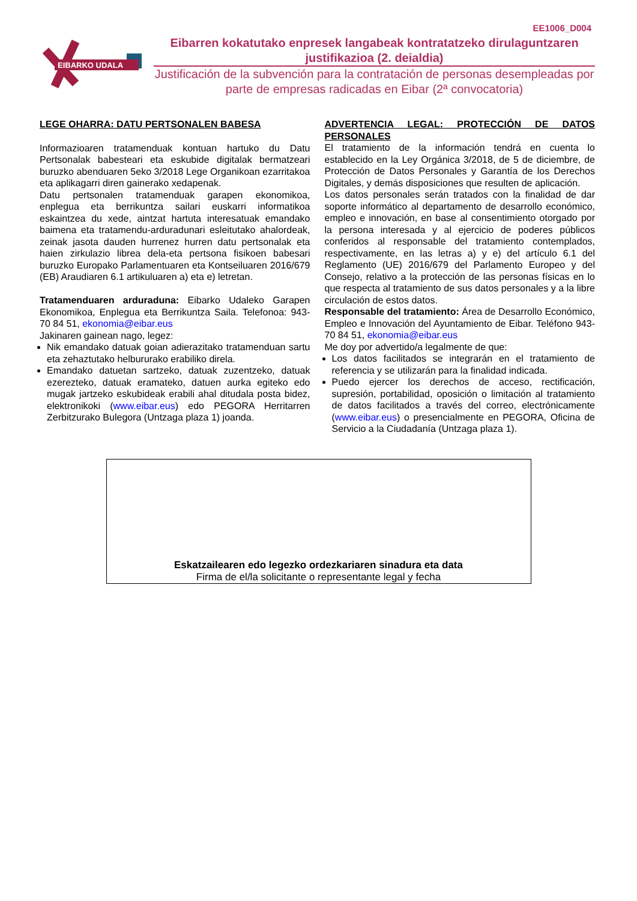EE1006_D004
EIBARKO UDALA
Eibarren kokatutako enpresek langabeak kontratatzeko dirulaguntzaren justifikazioa (2. deialdia)
Justificación de la subvención para la contratación de personas desempleadas por parte de empresas radicadas en Eibar (2ª convocatoria)
LEGE OHARRA: DATU PERTSONALEN BABESA
Informazioaren tratamenduak kontuan hartuko du Datu Pertsonalak babesteari eta eskubide digitalak bermatzeari buruzko abenduaren 5eko 3/2018 Lege Organikoan ezarritakoa eta aplikagarri diren gainerako xedapenak.
Datu pertsonalen tratamenduak garapen ekonomikoa, enplegua eta berrikuntza sailari euskarri informatikoa eskaintzea du xede, aintzat hartuta interesatuak emandako baimena eta tratamendu-arduradunari esleitutako ahalordeak, zeinak jasota dauden hurrenez hurren datu pertsonalak eta haien zirkulazio librea dela-eta pertsona fisikoen babesari buruzko Europako Parlamentuaren eta Kontseiluaren 2016/679 (EB) Araudiaren 6.1 artikuluaren a) eta e) letretan.
Tratamenduaren arduraduna: Eibarko Udaleko Garapen Ekonomikoa, Enplegua eta Berrikuntza Saila. Telefonoa: 943- 70 84 51, ekonomia@eibar.eus
Jakinaren gainean nago, legez:
Nik emandako datuak goian adierazitako tratamenduan sartu eta zehaztutako helbururako erabiliko direla.
Emandako datuetan sartzeko, datuak zuzentzeko, datuak ezerezteko, datuak eramateko, datuen aurka egiteko edo mugak jartzeko eskubideak erabili ahal ditudala posta bidez, elektronikoki (www.eibar.eus) edo PEGORA Herritarren Zerbitzurako Bulegora (Untzaga plaza 1) joanda.
ADVERTENCIA LEGAL: PROTECCIÓN DE DATOS PERSONALES
El tratamiento de la información tendrá en cuenta lo establecido en la Ley Orgánica 3/2018, de 5 de diciembre, de Protección de Datos Personales y Garantía de los Derechos Digitales, y demás disposiciones que resulten de aplicación.
Los datos personales serán tratados con la finalidad de dar soporte informático al departamento de desarrollo económico, empleo e innovación, en base al consentimiento otorgado por la persona interesada y al ejercicio de poderes públicos conferidos al responsable del tratamiento contemplados, respectivamente, en las letras a) y e) del artículo 6.1 del Reglamento (UE) 2016/679 del Parlamento Europeo y del Consejo, relativo a la protección de las personas físicas en lo que respecta al tratamiento de sus datos personales y a la libre circulación de estos datos.
Responsable del tratamiento: Área de Desarrollo Económico, Empleo e Innovación del Ayuntamiento de Eibar. Teléfono 943- 70 84 51, ekonomia@eibar.eus
Me doy por advertido/a legalmente de que:
Los datos facilitados se integrarán en el tratamiento de referencia y se utilizarán para la finalidad indicada.
Puedo ejercer los derechos de acceso, rectificación, supresión, portabilidad, oposición o limitación al tratamiento de datos facilitados a través del correo, electrónicamente (www.eibar.eus) o presencialmente en PEGORA, Oficina de Servicio a la Ciudadanía (Untzaga plaza 1).
Eskatzailearen edo legezko ordezkariaren sinadura eta data
Firma de el/la solicitante o representante legal y fecha